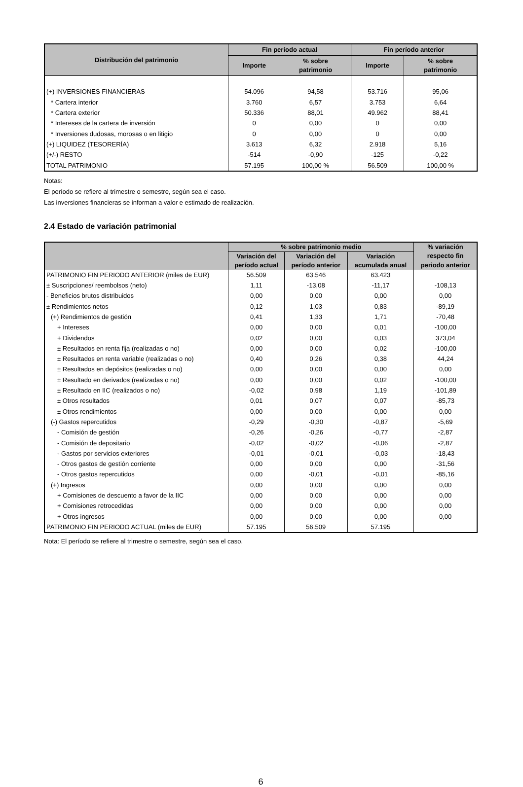| Distribución del patrimonio | Fin período actual | | Fin período anterior | |
| --- | --- | --- | --- | --- |
| | Importe | % sobre patrimonio | Importe | % sobre patrimonio |
| (+) INVERSIONES FINANCIERAS | 54.096 | 94,58 | 53.716 | 95,06 |
| * Cartera interior | 3.760 | 6,57 | 3.753 | 6,64 |
| * Cartera exterior | 50.336 | 88,01 | 49.962 | 88,41 |
| * Intereses de la cartera de inversión | 0 | 0,00 | 0 | 0,00 |
| * Inversiones dudosas, morosas o en litigio | 0 | 0,00 | 0 | 0,00 |
| (+) LIQUIDEZ (TESORERÍA) | 3.613 | 6,32 | 2.918 | 5,16 |
| (+/-) RESTO | -514 | -0,90 | -125 | -0,22 |
| TOTAL PATRIMONIO | 57.195 | 100,00 % | 56.509 | 100,00 % |
Notas:
El período se refiere al trimestre o semestre, según sea el caso.
Las inversiones financieras se informan a valor e estimado de realización.
2.4 Estado de variación patrimonial
| | % sobre patrimonio medio | | | % variación |
| --- | --- | --- | --- | --- |
| | Variación del | Variación del | Variación | respecto fin |
| | período actual | período anterior | acumulada anual | periodo anterior |
| PATRIMONIO FIN PERIODO ANTERIOR (miles de EUR) | 56.509 | 63.546 | 63.423 | |
| ± Suscripciones/ reembolsos (neto) | 1,11 | -13,08 | -11,17 | -108,13 |
| - Beneficios brutos distribuidos | 0,00 | 0,00 | 0,00 | 0,00 |
| ± Rendimientos netos | 0,12 | 1,03 | 0,83 | -89,19 |
| (+) Rendimientos de gestión | 0,41 | 1,33 | 1,71 | -70,48 |
| + Intereses | 0,00 | 0,00 | 0,01 | -100,00 |
| + Dividendos | 0,02 | 0,00 | 0,03 | 373,04 |
| ± Resultados en renta fija (realizadas o no) | 0,00 | 0,00 | 0,02 | -100,00 |
| ± Resultados en renta variable (realizadas o no) | 0,40 | 0,26 | 0,38 | 44,24 |
| ± Resultados en depósitos (realizadas o no) | 0,00 | 0,00 | 0,00 | 0,00 |
| ± Resultado en derivados (realizadas o no) | 0,00 | 0,00 | 0,02 | -100,00 |
| ± Resultado en IIC (realizados o no) | -0,02 | 0,98 | 1,19 | -101,89 |
| ± Otros resultados | 0,01 | 0,07 | 0,07 | -85,73 |
| ± Otros rendimientos | 0,00 | 0,00 | 0,00 | 0,00 |
| (-) Gastos repercutidos | -0,29 | -0,30 | -0,87 | -5,69 |
| - Comisión de gestión | -0,26 | -0,26 | -0,77 | -2,87 |
| - Comisión de depositario | -0,02 | -0,02 | -0,06 | -2,87 |
| - Gastos por servicios exteriores | -0,01 | -0,01 | -0,03 | -18,43 |
| - Otros gastos de gestión corriente | 0,00 | 0,00 | 0,00 | -31,56 |
| - Otros gastos repercutidos | 0,00 | -0,01 | -0,01 | -85,16 |
| (+) Ingresos | 0,00 | 0,00 | 0,00 | 0,00 |
| + Comisiones de descuento a favor de la IIC | 0,00 | 0,00 | 0,00 | 0,00 |
| + Comisiones retrocedidas | 0,00 | 0,00 | 0,00 | 0,00 |
| + Otros ingresos | 0,00 | 0,00 | 0,00 | 0,00 |
| PATRIMONIO FIN PERIODO ACTUAL (miles de EUR) | 57.195 | 56.509 | 57.195 | |
Nota: El período se refiere al trimestre o semestre, según sea el caso.
6